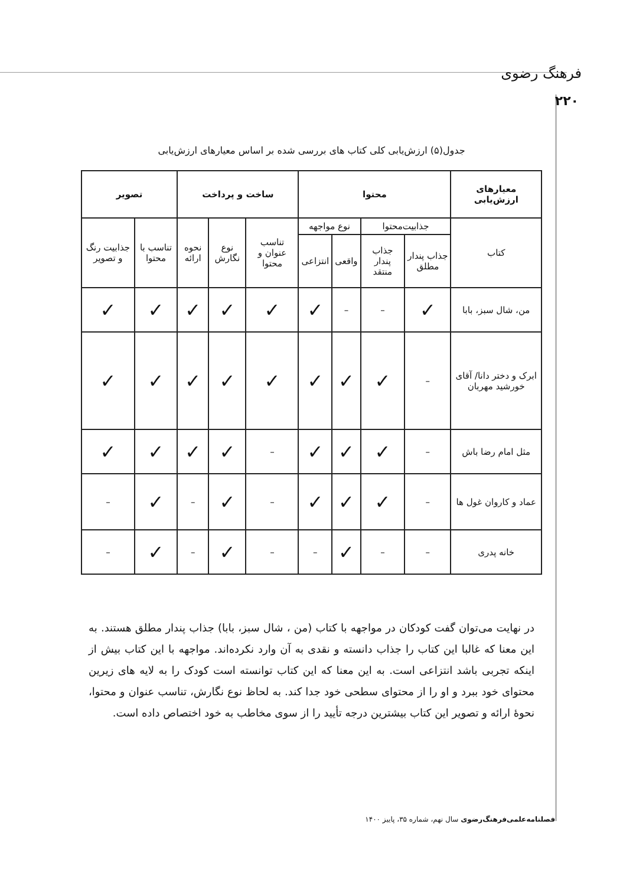فرهنگ رضوی
۲۲۰
جدول(۵) ارزش‌یابی کلی کتاب های بررسی شده بر اساس معیارهای ارزش‌یابی
| معیارهای ارزش‌یابی | محتوا | | | | ساخت و پرداخت | | | تصویر | |
| --- | --- | --- | --- | --- | --- | --- | --- | --- | --- |
| کتاب | جذابیت‌محتوا | | نوع مواجهه | | تناسب عنوان و محتوا | نوع نگارش | نحوه ارائه | تناسب با محتوا | جذابیت رنگ و تصویر |
| | جذاب پندار مطلق | جذاب پندار منتقد | واقعی | انتزاعی | | | | | |
| من، شال سبز، بابا | ✓ | – | – | ✓ | ✓ | ✓ | ✓ | ✓ | ✓ |
| ابرک و دختر دانا/ آقای خورشید مهربان | – | ✓ | ✓ | ✓ | ✓ | ✓ | ✓ | ✓ | ✓ |
| مثل امام رضا باش | – | ✓ | ✓ | ✓ | – | ✓ | ✓ | ✓ | ✓ |
| عماد و کاروان غول ها | – | ✓ | ✓ | ✓ | – | ✓ | – | ✓ | – |
| خانه پدری | – | – | ✓ | – | – | ✓ | – | ✓ | – |
در نهایت می‌توان گفت کودکان در مواجهه با کتاب (من ، شال سبز، بابا) جذاب پندار مطلق هستند. به این معنا که غالبا این کتاب را جذاب دانسته و نقدی به آن وارد نکرده‌اند. مواجهه با این کتاب بیش از اینکه تجربی باشد انتزاعی است. به این معنا که این کتاب توانسته است کودک را به لایه های زیرین محتوای خود ببرد و او را از محتوای سطحی خود جدا کند. به لحاظ نوع نگارش، تناسب عنوان و محتوا، نحوهٔ ارائه و تصویر این کتاب بیشترین درجه تأیید را از سوی مخاطب به خود اختصاص داده است.
فصلنامه‌علمی‌فرهنگ‌رضوی سال نهم، شماره ۳۵، پاییز ۱۴۰۰